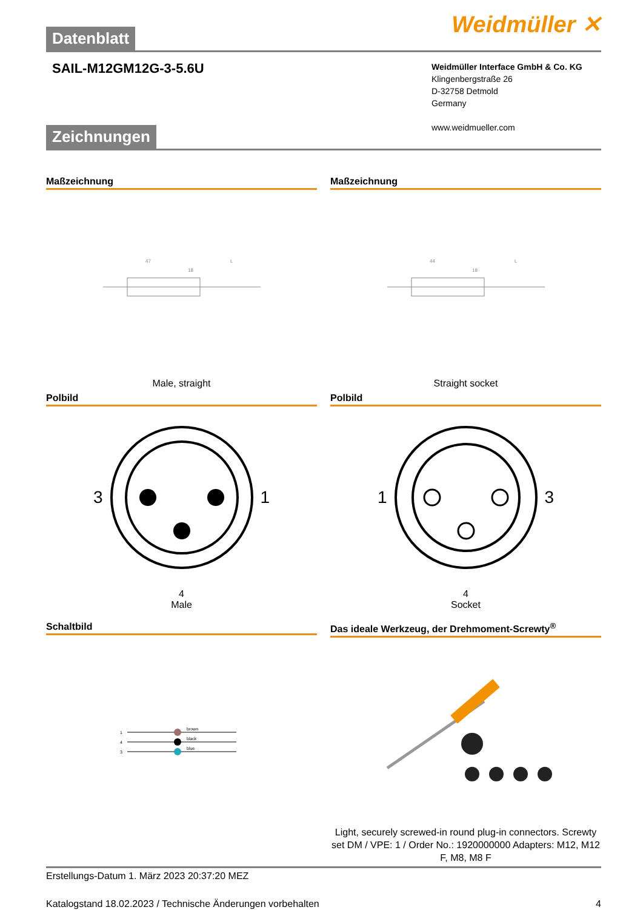Weidmüller ✕
Datenblatt
SAIL-M12GM12G-3-5.6U
Weidmüller Interface GmbH & Co. KG
Klingenbergstraße 26
D-32758 Detmold
Germany
www.weidmueller.com
Zeichnungen
Maßzeichnung
47
L
18
Male, straight
Maßzeichnung
44
L
18
Straight socket
Polbild
3 1
4
Male
Polbild
1 3
4
Socket
Schaltbild
1
4
3
brown
black
blue
Das ideale Werkzeug, der Drehmoment-Screwty<sup>®</sup>
Light, securely screwed-in round plug-in connectors. Screwty set DM / VPE: 1 / Order No.: 1920000000 Adapters: M12, M12 F, M8, M8 F
Erstellungs-Datum 1. März 2023 20:37:20 MEZ
Katalogstand 18.02.2023 / Technische Änderungen vorbehalten 4